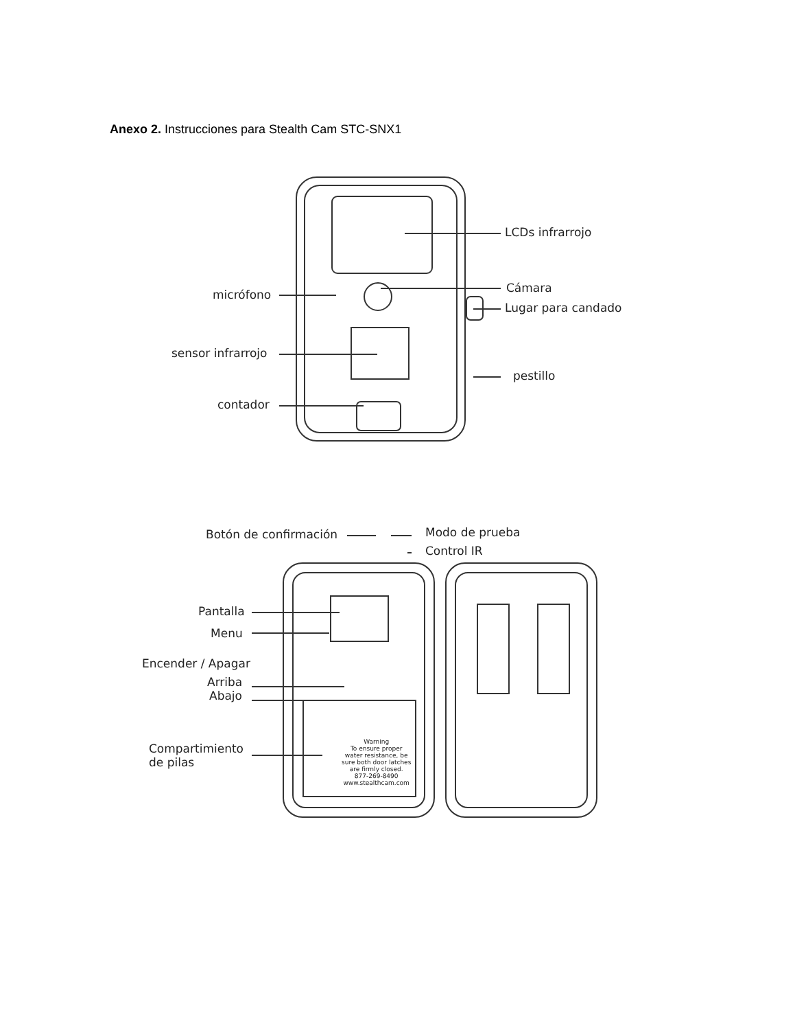Anexo 2. Instrucciones para Stealth Cam STC-SNX1
LCDs infrarrojo
Cámara
Lugar para candado
micrófono
sensor infrarrojo
pestillo
contador
Botón de confirmación Modo de prueba
Control IR
Pantalla
Menu
Encender / Apagar
Arriba
Abajo
Compartimiento
de pilas
Warning
To ensure proper
water resistance, be
sure both door latches
are firmly closed.
877-269-8490
www.stealthcam.com